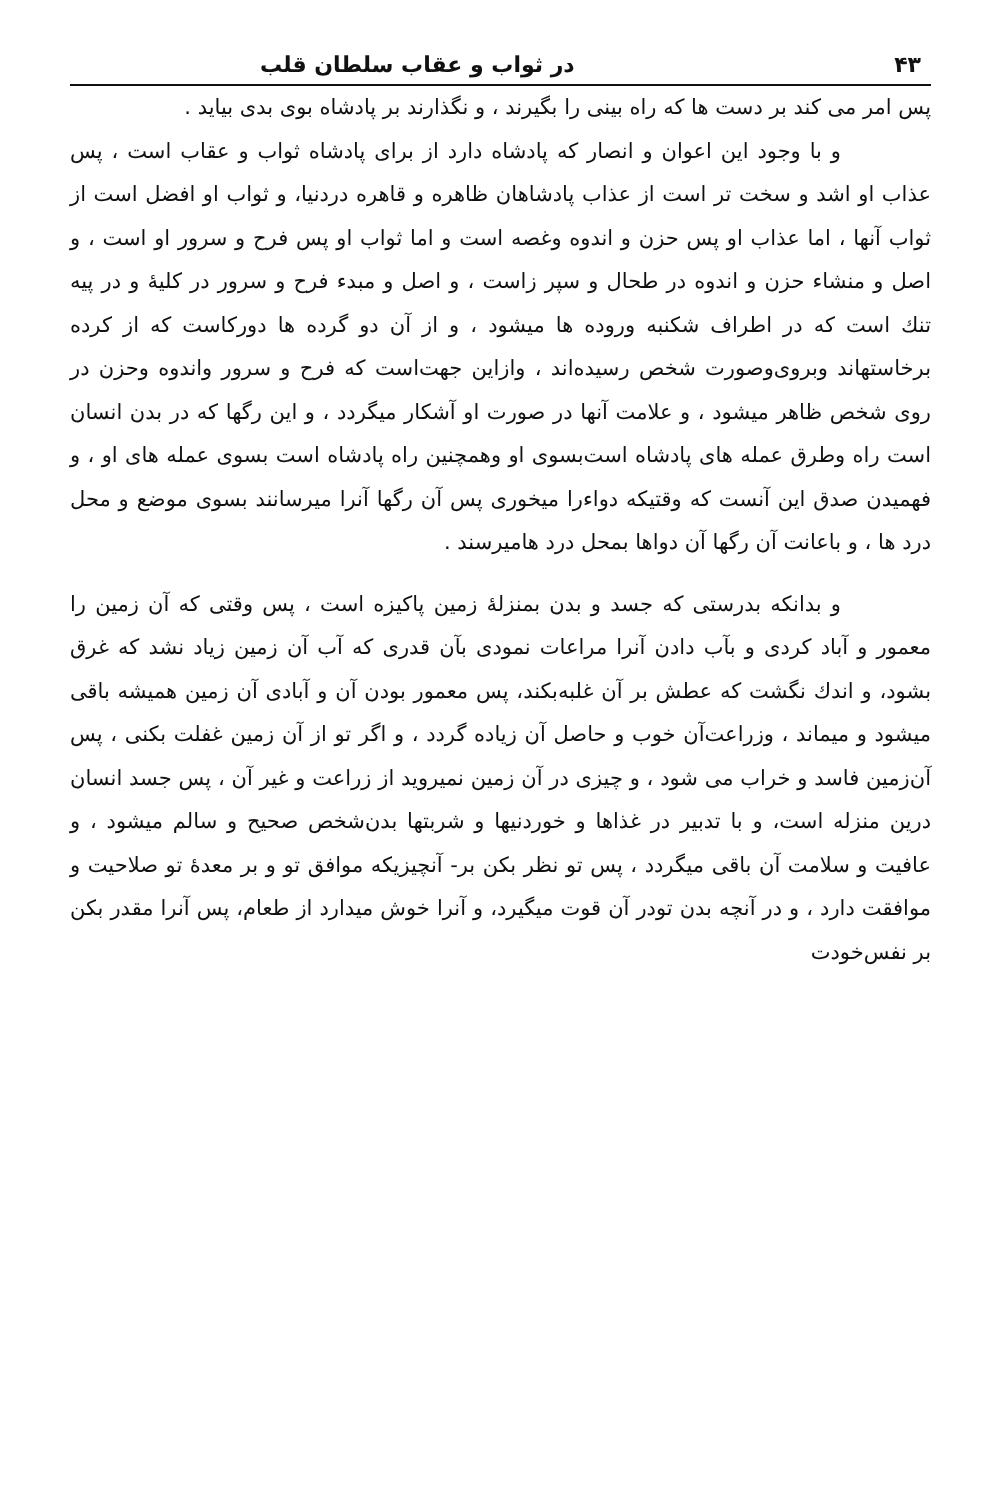۴۳ در ثواب و عقاب سلطان قلب
پس امر می کند بر دست ها که راه بینی را بگیرند ، و نگذارند بر پادشاه بوی بدی بیاید .
و با وجود این اعوان و انصار که پادشاه دارد از برای پادشاه ثواب و عقاب است ، پس عذاب او اشد و سخت تر است از عذاب پادشاهان ظاهره و قاهره دردنیا، و ثواب او افضل است از ثواب آنها ، اما عذاب او پس حزن و اندوه وغصه است و اما ثواب او پس فرح و سرور او است ، و اصل و منشاء حزن و اندوه در طحال و سپر زاست ، و اصل و مبدء فرح و سرور در کلیهٔ و در پیه تنك است که در اطراف شکنبه وروده ها میشود ، و از آن دو گرده ها دورکاست که از کرده برخاستهاند وبروی‌وصورت شخص رسیده‌اند ، وازاین جهت‌است که فرح و سرور واندوه وحزن در روی شخص ظاهر میشود ، و علامت آنها در صورت او آشکار میگردد ، و این رگها که در بدن انسان است راه وطرق عمله های پادشاه است‌بسوی او وهمچنین راه پادشاه است بسوی عمله های او ، و فهمیدن صدق این آنست که وقتیکه دواءرا میخوری پس آن رگها آنرا میرسانند بسوی موضع و محل درد ها ، و باعانت آن رگها آن دواها بمحل درد هامیرسند .
و بدانکه بدرستی که جسد و بدن بمنزلهٔ زمین پاکیزه است ، پس وقتی که آن زمین را معمور و آباد کردی و بآب دادن آنرا مراعات نمودی بآن قدری که آب آن زمین زیاد نشد که غرق بشود، و اندك نگشت که عطش بر آن غلبه‌بکند، پس معمور بودن آن و آبادی آن زمین همیشه باقی میشود و میماند ، وزراعت‌آن خوب و حاصل آن زیاده گردد ، و اگر تو از آن زمین غفلت بکنی ، پس آن‌زمین فاسد و خراب می شود ، و چیزی در آن زمین نمیروید از زراعت و غیر آن ، پس جسد انسان درین منزله است، و با تدبیر در غذاها و خوردنیها و شربتها بدن‌شخص صحیح و سالم میشود ، و عافیت و سلامت آن باقی میگردد ، پس تو نظر بکن بر- آنچیزیکه موافق تو و بر معدهٔ تو صلاحیت و موافقت دارد ، و در آنچه بدن تودر آن قوت میگیرد، و آنرا خوش میدارد از طعام، پس آنرا مقدر بکن بر نفس‌خودت